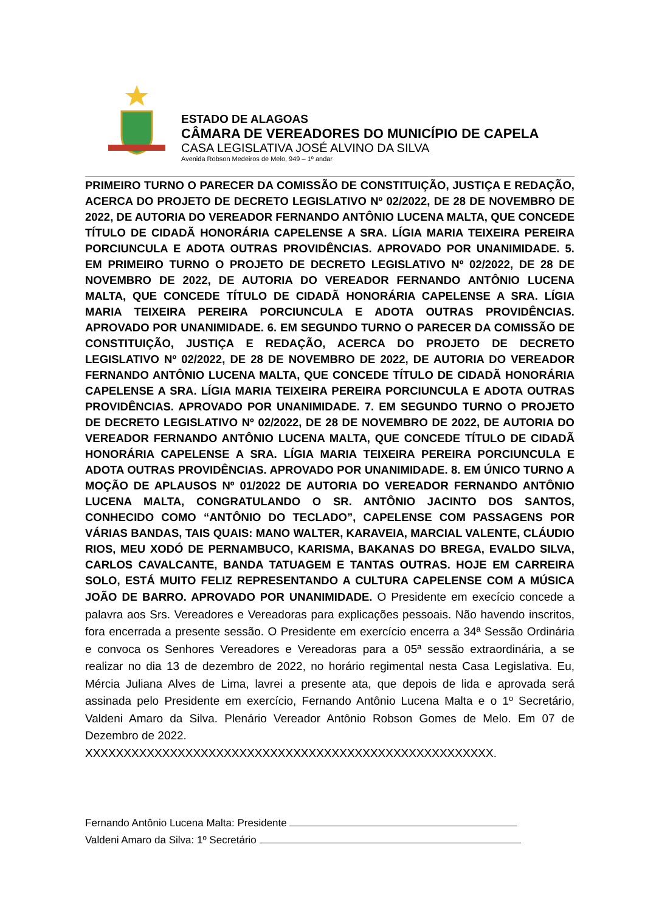ESTADO DE ALAGOAS
CÂMARA DE VEREADORES DO MUNICÍPIO DE CAPELA
CASA LEGISLATIVA JOSÉ ALVINO DA SILVA
Avenida Robson Medeiros de Melo, 949 – 1º andar
PRIMEIRO TURNO O PARECER DA COMISSÃO DE CONSTITUIÇÃO, JUSTIÇA E REDAÇÃO, ACERCA DO PROJETO DE DECRETO LEGISLATIVO Nº 02/2022, DE 28 DE NOVEMBRO DE 2022, DE AUTORIA DO VEREADOR FERNANDO ANTÔNIO LUCENA MALTA, QUE CONCEDE TÍTULO DE CIDADÃ HONORÁRIA CAPELENSE A SRA. LÍGIA MARIA TEIXEIRA PEREIRA PORCIUNCULA E ADOTA OUTRAS PROVIDÊNCIAS. APROVADO POR UNANIMIDADE. 5. EM PRIMEIRO TURNO O PROJETO DE DECRETO LEGISLATIVO Nº 02/2022, DE 28 DE NOVEMBRO DE 2022, DE AUTORIA DO VEREADOR FERNANDO ANTÔNIO LUCENA MALTA, QUE CONCEDE TÍTULO DE CIDADÃ HONORÁRIA CAPELENSE A SRA. LÍGIA MARIA TEIXEIRA PEREIRA PORCIUNCULA E ADOTA OUTRAS PROVIDÊNCIAS. APROVADO POR UNANIMIDADE. 6. EM SEGUNDO TURNO O PARECER DA COMISSÃO DE CONSTITUIÇÃO, JUSTIÇA E REDAÇÃO, ACERCA DO PROJETO DE DECRETO LEGISLATIVO Nº 02/2022, DE 28 DE NOVEMBRO DE 2022, DE AUTORIA DO VEREADOR FERNANDO ANTÔNIO LUCENA MALTA, QUE CONCEDE TÍTULO DE CIDADÃ HONORÁRIA CAPELENSE A SRA. LÍGIA MARIA TEIXEIRA PEREIRA PORCIUNCULA E ADOTA OUTRAS PROVIDÊNCIAS. APROVADO POR UNANIMIDADE. 7. EM SEGUNDO TURNO O PROJETO DE DECRETO LEGISLATIVO Nº 02/2022, DE 28 DE NOVEMBRO DE 2022, DE AUTORIA DO VEREADOR FERNANDO ANTÔNIO LUCENA MALTA, QUE CONCEDE TÍTULO DE CIDADÃ HONORÁRIA CAPELENSE A SRA. LÍGIA MARIA TEIXEIRA PEREIRA PORCIUNCULA E ADOTA OUTRAS PROVIDÊNCIAS. APROVADO POR UNANIMIDADE. 8. EM ÚNICO TURNO A MOÇÃO DE APLAUSOS Nº 01/2022 DE AUTORIA DO VEREADOR FERNANDO ANTÔNIO LUCENA MALTA, CONGRATULANDO O SR. ANTÔNIO JACINTO DOS SANTOS, CONHECIDO COMO “ANTÔNIO DO TECLADO”, CAPELENSE COM PASSAGENS POR VÁRIAS BANDAS, TAIS QUAIS: MANO WALTER, KARAVEIA, MARCIAL VALENTE, CLÁUDIO RIOS, MEU XODÓ DE PERNAMBUCO, KARISMA, BAKANAS DO BREGA, EVALDO SILVA, CARLOS CAVALCANTE, BANDA TATUAGEM E TANTAS OUTRAS. HOJE EM CARREIRA SOLO, ESTÁ MUITO FELIZ REPRESENTANDO A CULTURA CAPELENSE COM A MÚSICA JOÃO DE BARRO. APROVADO POR UNANIMIDADE. O Presidente em execício concede a palavra aos Srs. Vereadores e Vereadoras para explicações pessoais. Não havendo inscritos, fora encerrada a presente sessão. O Presidente em exercício encerra a 34ª Sessão Ordinária e convoca os Senhores Vereadores e Vereadoras para a 05ª sessão extraordinária, a se realizar no dia 13 de dezembro de 2022, no horário regimental nesta Casa Legislativa. Eu, Mércia Juliana Alves de Lima, lavrei a presente ata, que depois de lida e aprovada será assinada pelo Presidente em exercício, Fernando Antônio Lucena Malta e o 1º Secretário, Valdeni Amaro da Silva. Plenário Vereador Antônio Robson Gomes de Melo. Em 07 de Dezembro de 2022.
XXXXXXXXXXXXXXXXXXXXXXXXXXXXXXXXXXXXXXXXXXXXXXXXXXXXX.
Fernando Antônio Lucena Malta: Presidente
Valdeni Amaro da Silva: 1º Secretário